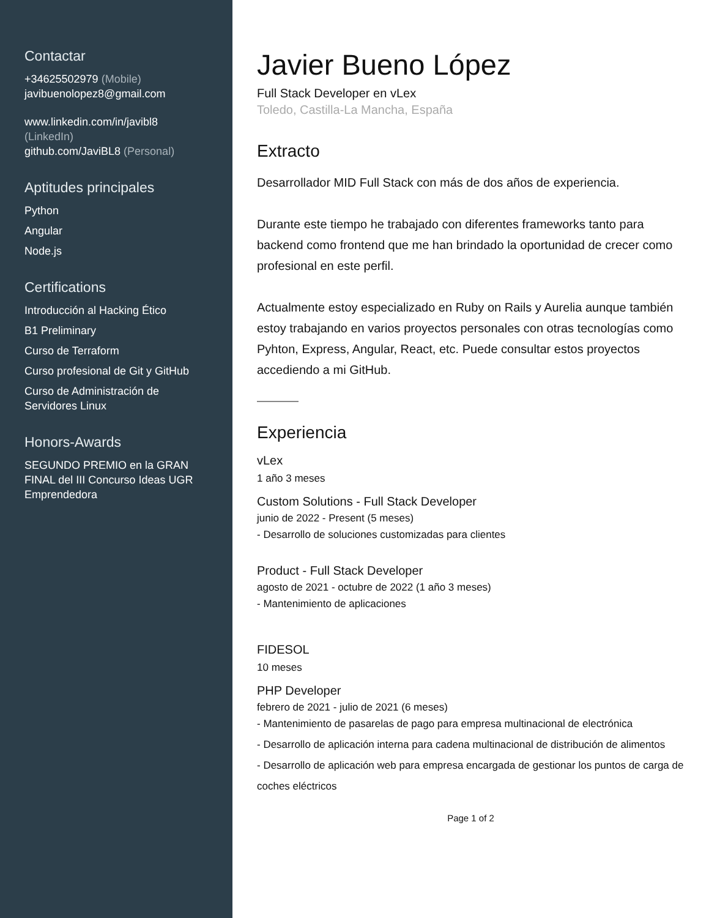Contactar
+34625502979 (Mobile)
javibuenolopez8@gmail.com
www.linkedin.com/in/javibl8
(LinkedIn)
github.com/JaviBL8 (Personal)
Aptitudes principales
Python
Angular
Node.js
Certifications
Introducción al Hacking Ético
B1 Preliminary
Curso de Terraform
Curso profesional de Git y GitHub
Curso de Administración de Servidores Linux
Honors-Awards
SEGUNDO PREMIO en la GRAN FINAL del III Concurso Ideas UGR Emprendedora
Javier Bueno López
Full Stack Developer en vLex
Toledo, Castilla-La Mancha, España
Extracto
Desarrollador MID Full Stack con más de dos años de experiencia.
Durante este tiempo he trabajado con diferentes frameworks tanto para backend como frontend que me han brindado la oportunidad de crecer como profesional en este perfil.
Actualmente estoy especializado en Ruby on Rails y Aurelia aunque también estoy trabajando en varios proyectos personales con otras tecnologías como Pyhton, Express, Angular, React, etc. Puede consultar estos proyectos accediendo a mi GitHub.
Experiencia
vLex
1 año 3 meses
Custom Solutions - Full Stack Developer
junio de 2022 - Present (5 meses)
- Desarrollo de soluciones customizadas para clientes
Product - Full Stack Developer
agosto de 2021 - octubre de 2022 (1 año 3 meses)
- Mantenimiento de aplicaciones
FIDESOL
10 meses
PHP Developer
febrero de 2021 - julio de 2021 (6 meses)
- Mantenimiento de pasarelas de pago para empresa multinacional de electrónica
- Desarrollo de aplicación interna para cadena multinacional de distribución de alimentos
- Desarrollo de aplicación web para empresa encargada de gestionar los puntos de carga de coches eléctricos
Page 1 of 2